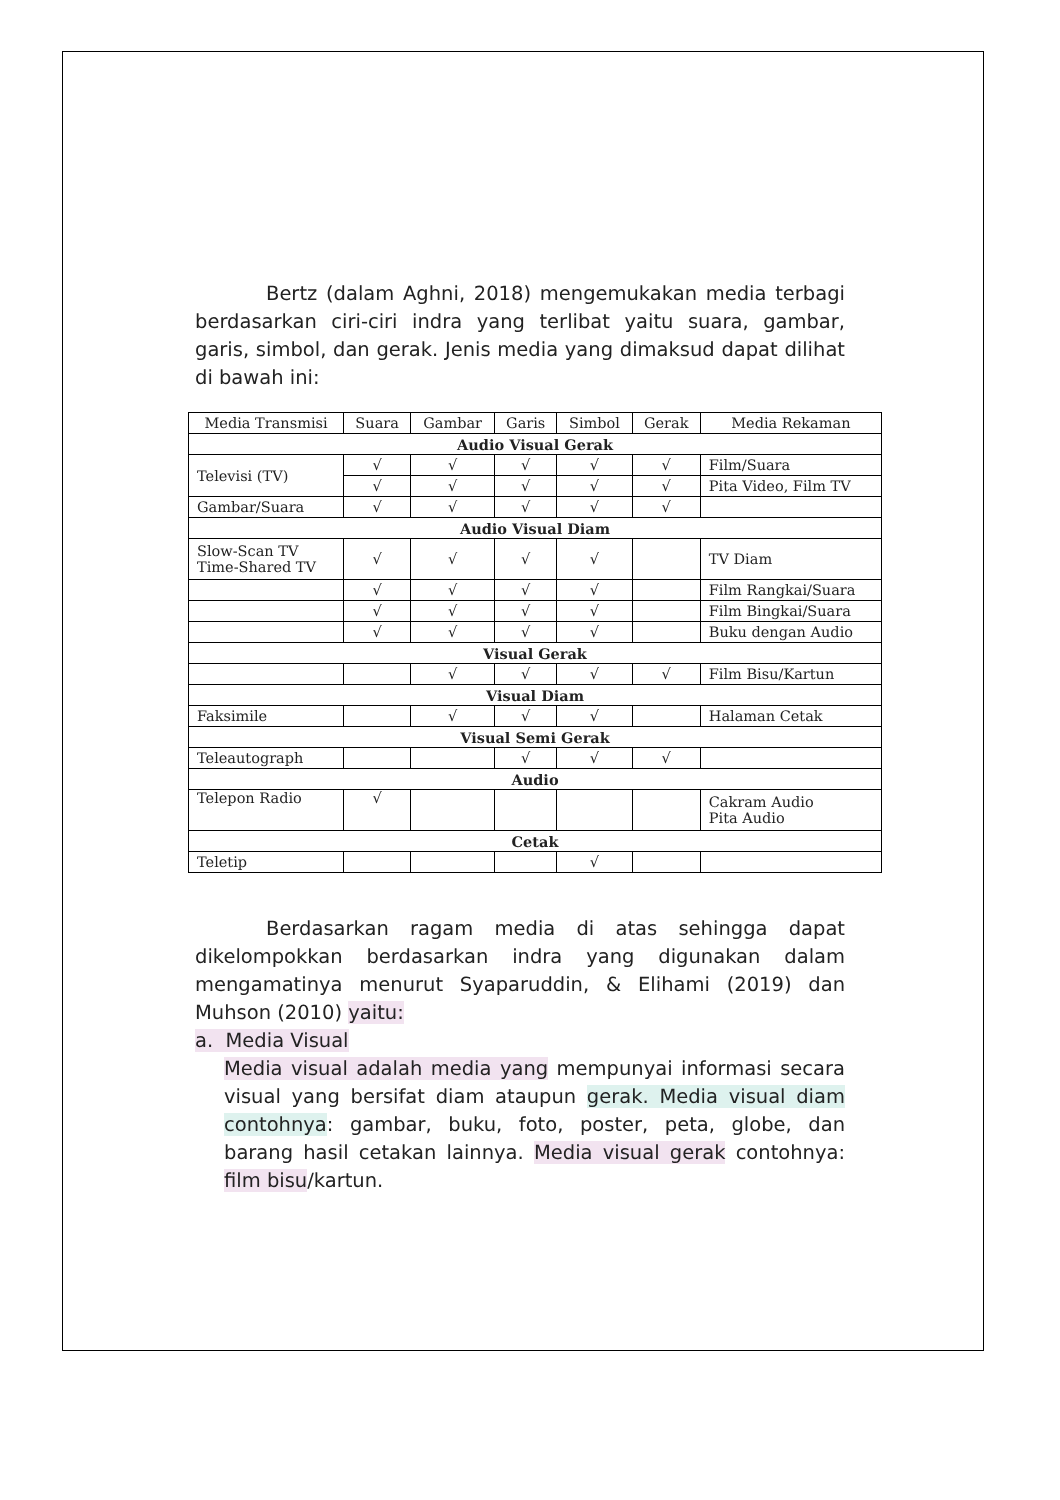Bertz (dalam Aghni, 2018) mengemukakan media terbagi berdasarkan ciri-ciri indra yang terlibat yaitu suara, gambar, garis, simbol, dan gerak. Jenis media yang dimaksud dapat dilihat di bawah ini:
| Media Transmisi | Suara | Gambar | Garis | Simbol | Gerak | Media Rekaman |
| --- | --- | --- | --- | --- | --- | --- |
| Audio Visual Gerak | | | | | | |
| Televisi (TV) | √ | √ | √ | √ | √ | Film/Suara |
| | √ | √ | √ | √ | √ | Pita Video, Film TV |
| Gambar/Suara | √ | √ | √ | √ | √ | |
| Audio Visual Diam | | | | | | |
| Slow-Scan TV Time-Shared TV | √ | √ | √ | √ | | TV Diam |
| | √ | √ | √ | √ | | Film Rangkai/Suara |
| | √ | √ | √ | √ | | Film Bingkai/Suara |
| | √ | √ | √ | √ | | Buku dengan Audio |
| Visual Gerak | | | | | | |
| | | √ | √ | √ | √ | Film Bisu/Kartun |
| Visual Diam | | | | | | |
| Faksimile | | √ | √ | √ | | Halaman Cetak |
| Visual Semi Gerak | | | | | | |
| Teleautograph | | | √ | √ | √ | |
| Audio | | | | | | |
| Telepon Radio | √ | | | | | Cakram Audio Pita Audio |
| Cetak | | | | | | |
| Teletip | | | | √ | | |
Berdasarkan ragam media di atas sehingga dapat dikelompokkan berdasarkan indra yang digunakan dalam mengamatinya menurut Syaparuddin, & Elihami (2019) dan Muhson (2010) yaitu:
a. Media Visual
Media visual adalah media yang mempunyai informasi secara visual yang bersifat diam ataupun gerak. Media visual diam contohnya: gambar, buku, foto, poster, peta, globe, dan barang hasil cetakan lainnya. Media visual gerak contohnya: film bisu/kartun.